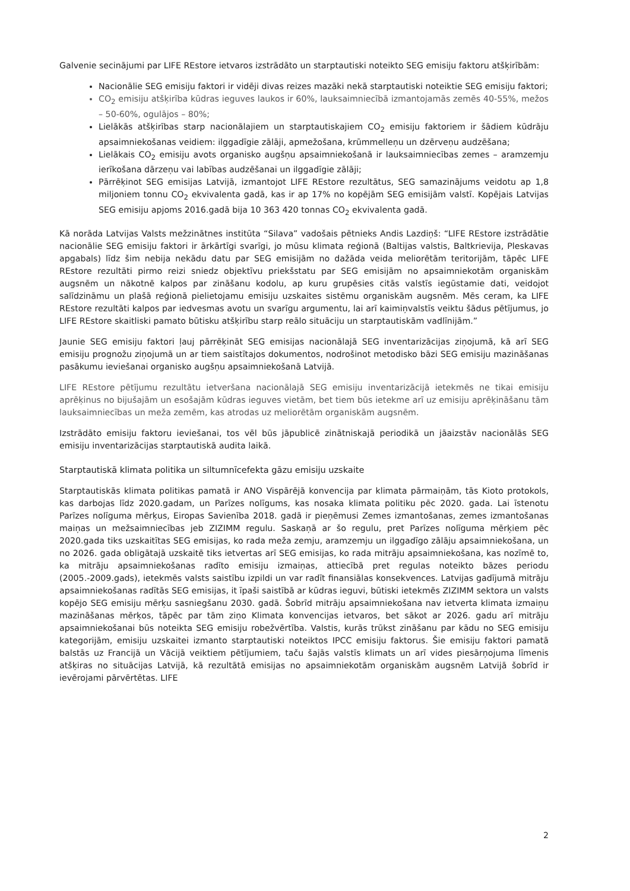Galvenie secinājumi par LIFE REstore ietvaros izstrādāto un starptautiski noteikto SEG emisiju faktoru atšķirībām:
Nacionālie SEG emisiju faktori ir vidēji divas reizes mazāki nekā starptautiski noteiktie SEG emisiju faktori;
CO<sub>2</sub> emisiju atšķirība kūdras ieguves laukos ir 60%, lauksaimniecībā izmantojamās zemēs 40-55%, mežos – 50-60%, ogulājos – 80%;
Lielākās atšķirības starp nacionālajiem un starptautiskajiem CO<sub>2</sub> emisiju faktoriem ir šādiem kūdrāju apsaimniekošanas veidiem: ilggadīgie zālāji, apmežošana, krūmmelleņu un dzērveņu audzēšana;
Lielākais CO<sub>2</sub> emisiju avots organisko augšņu apsaimniekošanā ir lauksaimniecības zemes – aramzemju ierīkošana dārzeņu vai labības audzēšanai un ilggadīgie zālāji;
Pārrēķinot SEG emisijas Latvijā, izmantojot LIFE REstore rezultātus, SEG samazinājums veidotu ap 1,8 miljoniem tonnu CO<sub>2</sub> ekvivalenta gadā, kas ir ap 17% no kopējām SEG emisijām valstī. Kopējais Latvijas SEG emisiju apjoms 2016.gadā bija 10 363 420 tonnas CO<sub>2</sub> ekvivalenta gadā.
Kā norāda Latvijas Valsts mežzinātnes institūta “Silava” vadošais pētnieks Andis Lazdiņš: “LIFE REstore izstrādātie nacionālie SEG emisiju faktori ir ārkārtīgi svarīgi, jo mūsu klimata reģionā (Baltijas valstis, Baltkrievija, Pleskavas apgabals) līdz šim nebija nekādu datu par SEG emisijām no dažāda veida meliorētām teritorijām, tāpēc LIFE REstore rezultāti pirmo reizi sniedz objektīvu priekšstatu par SEG emisijām no apsaimniekotām organiskām augsnēm un nākotnē kalpos par zināšanu kodolu, ap kuru grupēsies citās valstīs iegūstamie dati, veidojot salīdzināmu un plašā reģionā pielietojamu emisiju uzskaites sistēmu organiskām augsnēm. Mēs ceram, ka LIFE REstore rezultāti kalpos par iedvesmas avotu un svarīgu argumentu, lai arī kaimiņvalstīs veiktu šādus pētījumus, jo LIFE REstore skaitliski pamato būtisku atšķirību starp reālo situāciju un starptautiskām vadlīnijām.”
Jaunie SEG emisiju faktori ļauj pārrēķināt SEG emisijas nacionālajā SEG inventarizācijas ziņojumā, kā arī SEG emisiju prognožu ziņojumā un ar tiem saistītajos dokumentos, nodrošinot metodisko bāzi SEG emisiju mazināšanas pasākumu ieviešanai organisko augšņu apsaimniekošanā Latvijā.
LIFE REstore pētījumu rezultātu ietveršana nacionālajā SEG emisiju inventarizācijā ietekmēs ne tikai emisiju aprēķinus no bijušajām un esošajām kūdras ieguves vietām, bet tiem būs ietekme arī uz emisiju aprēķināšanu tām lauksaimniecības un meža zemēm, kas atrodas uz meliorētām organiskām augsnēm.
Izstrādāto emisiju faktoru ieviešanai, tos vēl būs jāpublicē zinātniskajā periodikā un jāaizstāv nacionālās SEG emisiju inventarizācijas starptautiskā audita laikā.
Starptautiskā klimata politika un siltumnīcefekta gāzu emisiju uzskaite
Starptautiskās klimata politikas pamatā ir ANO Vispārējā konvencija par klimata pārmaiņām, tās Kioto protokols, kas darbojas līdz 2020.gadam, un Parīzes nolīgums, kas nosaka klimata politiku pēc 2020. gada. Lai īstenotu Parīzes nolīguma mērķus, Eiropas Savienība 2018. gadā ir pieņēmusi Zemes izmantošanas, zemes izmantošanas maiņas un mežsaimniecības jeb ZIZIMM regulu. Saskaņā ar šo regulu, pret Parīzes nolīguma mērķiem pēc 2020.gada tiks uzskaitītas SEG emisijas, ko rada meža zemju, aramzemju un ilggadīgo zālāju apsaimniekošana, un no 2026. gada obligātajā uzskaitē tiks ietvertas arī SEG emisijas, ko rada mitrāju apsaimniekošana, kas nozīmē to, ka mitrāju apsaimniekošanas radīto emisiju izmaiņas, attiecībā pret regulas noteikto bāzes periodu (2005.-2009.gads), ietekmēs valsts saistību izpildi un var radīt finansiālas konsekvences. Latvijas gadījumā mitrāju apsaimniekošanas radītās SEG emisijas, it īpaši saistībā ar kūdras ieguvi, būtiski ietekmēs ZIZIMM sektora un valsts kopējo SEG emisiju mērķu sasniegšanu 2030. gadā. Šobrīd mitrāju apsaimniekošana nav ietverta klimata izmaiņu mazināšanas mērķos, tāpēc par tām ziņo Klimata konvencijas ietvaros, bet sākot ar 2026. gadu arī mitrāju apsaimniekošanai būs noteikta SEG emisiju robežvērtība. Valstis, kurās trūkst zināšanu par kādu no SEG emisiju kategorijām, emisiju uzskaitei izmanto starptautiski noteiktos IPCC emisiju faktorus. Šie emisiju faktori pamatā balstās uz Francijā un Vācijā veiktiem pētījumiem, taču šajās valstīs klimats un arī vides piesārņojuma līmenis atšķiras no situācijas Latvijā, kā rezultātā emisijas no apsaimniekotām organiskām augsnēm Latvijā šobrīd ir ievērojami pārvērtētas. LIFE
2